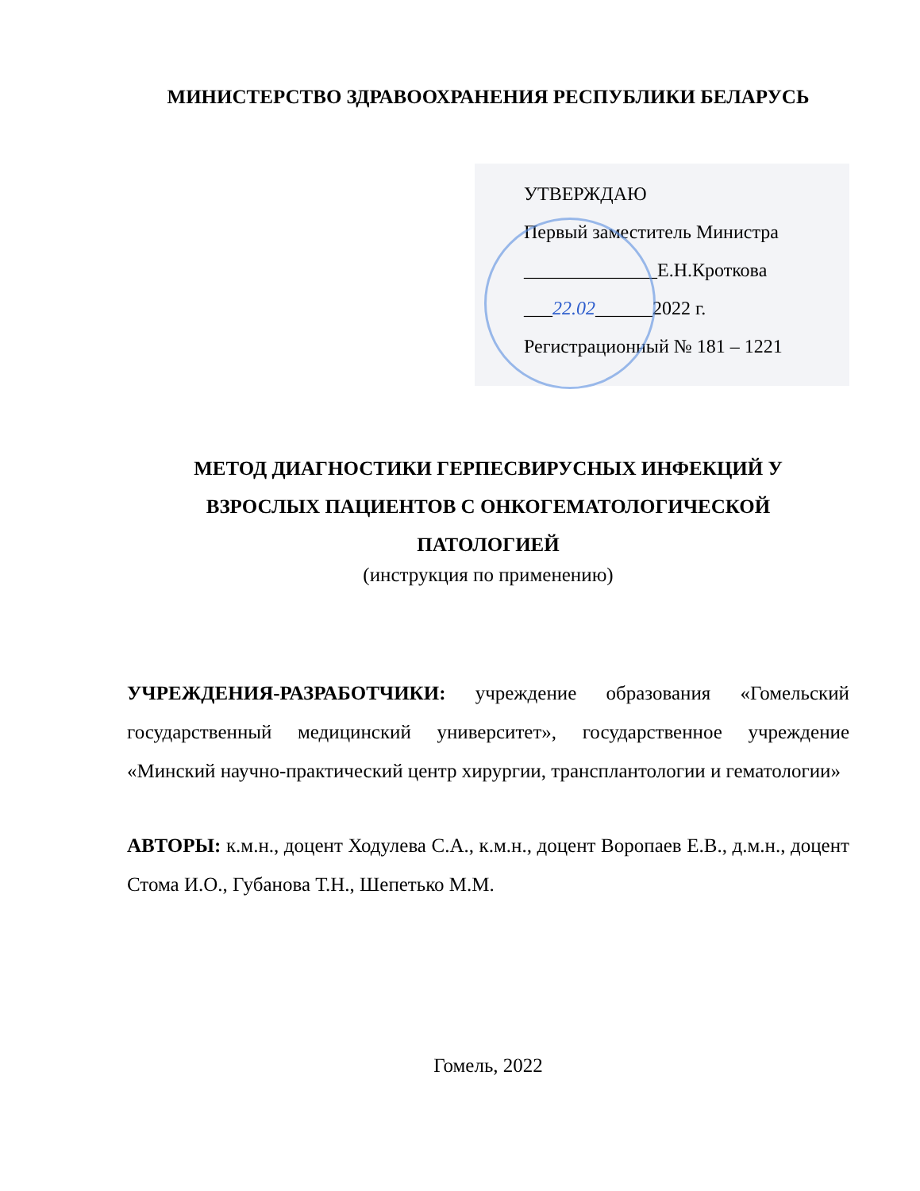МИНИСТЕРСТВО ЗДРАВООХРАНЕНИЯ РЕСПУБЛИКИ БЕЛАРУСЬ
УТВЕРЖДАЮ
Первый заместитель Министра
______________Е.Н.Кроткова
___22.02______2022 г.
Регистрационный № 181 – 1221
МЕТОД ДИАГНОСТИКИ ГЕРПЕСВИРУСНЫХ ИНФЕКЦИЙ У
ВЗРОСЛЫХ ПАЦИЕНТОВ С ОНКОГЕМАТОЛОГИЧЕСКОЙ
ПАТОЛОГИЕЙ
(инструкция по применению)
УЧРЕЖДЕНИЯ-РАЗРАБОТЧИКИ: учреждение образования «Гомельский государственный медицинский университет», государственное учреждение «Минский научно-практический центр хирургии, трансплантологии и гематологии»
АВТОРЫ: к.м.н., доцент Ходулева С.А., к.м.н., доцент Воропаев Е.В., д.м.н., доцент Стома И.О., Губанова Т.Н., Шепетько М.М.
Гомель, 2022